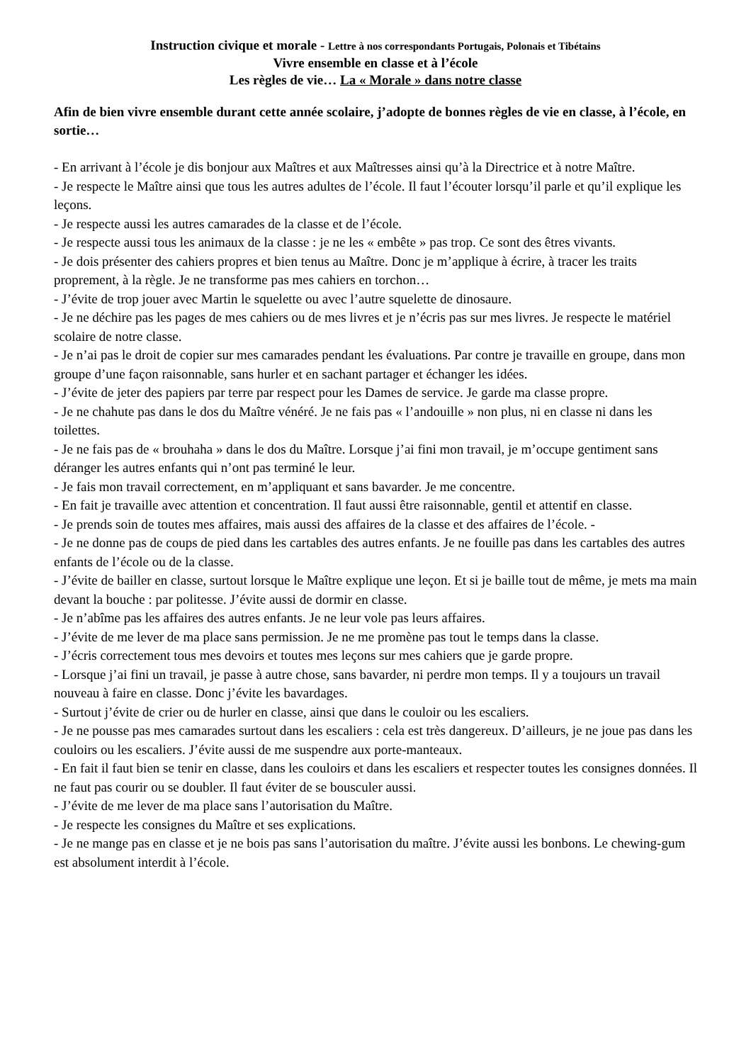Instruction civique et morale - Lettre à nos correspondants Portugais, Polonais et Tibétains
Vivre ensemble en classe et à l’école
Les règles de vie… La « Morale » dans notre classe
Afin de bien vivre ensemble durant cette année scolaire, j’adopte de bonnes règles de vie en classe, à l’école, en sortie…
- En arrivant à l’école je dis bonjour aux Maîtres et aux Maîtresses ainsi qu’à la Directrice et à notre Maître.
- Je respecte le Maître ainsi que tous les autres adultes de l’école. Il faut l’écouter lorsqu’il parle et qu’il explique les leçons.
- Je respecte aussi les autres camarades de la classe et de l’école.
- Je respecte aussi tous les animaux de la classe : je ne les « embête » pas trop. Ce sont des êtres vivants.
- Je dois présenter des cahiers propres et bien tenus au Maître. Donc je m’applique à écrire, à tracer les traits proprement, à la règle. Je ne transforme pas mes cahiers en torchon…
- J’évite de trop jouer avec Martin le squelette ou avec l’autre squelette de dinosaure.
- Je ne déchire pas les pages de mes cahiers ou de mes livres et je n’écris pas sur mes livres. Je respecte le matériel scolaire de notre classe.
- Je n’ai pas le droit de copier sur mes camarades pendant les évaluations. Par contre je travaille en groupe, dans mon groupe d’une façon raisonnable, sans hurler et en sachant partager et échanger les idées.
- J’évite de jeter des papiers par terre par respect pour les Dames de service. Je garde ma classe propre.
- Je ne chahute pas dans le dos du Maître vénéré. Je ne fais pas « l’andouille » non plus, ni en classe ni dans les toilettes.
- Je ne fais pas de « brouhaha » dans le dos du Maître. Lorsque j’ai fini mon travail, je m’occupe gentiment sans déranger les autres enfants qui n’ont pas terminé le leur.
- Je fais mon travail correctement, en m’appliquant et sans bavarder. Je me concentre.
- En fait je travaille avec attention et concentration. Il faut aussi être raisonnable, gentil et attentif en classe.
- Je prends soin de toutes mes affaires, mais aussi des affaires de la classe et des affaires de l’école. -
- Je ne donne pas de coups de pied dans les cartables des autres enfants. Je ne fouille pas dans les cartables des autres enfants de l’école ou de la classe.
- J’évite de bailler en classe, surtout lorsque le Maître explique une leçon. Et si je baille tout de même, je mets ma main devant la bouche : par politesse. J’évite aussi de dormir en classe.
- Je n’abîme pas les affaires des autres enfants. Je ne leur vole pas leurs affaires.
- J’évite de me lever de ma place sans permission. Je ne me promène pas tout le temps dans la classe.
- J’écris correctement tous mes devoirs et toutes mes leçons sur mes cahiers que je garde propre.
- Lorsque j’ai fini un travail, je passe à autre chose, sans bavarder, ni perdre mon temps. Il y a toujours un travail nouveau à faire en classe. Donc j’évite les bavardages.
- Surtout j’évite de crier ou de hurler en classe, ainsi que dans le couloir ou les escaliers.
- Je ne pousse pas mes camarades surtout dans les escaliers : cela est très dangereux. D’ailleurs, je ne joue pas dans les couloirs ou les escaliers. J’évite aussi de me suspendre aux porte-manteaux.
- En fait il faut bien se tenir en classe, dans les couloirs et dans les escaliers et respecter toutes les consignes données. Il ne faut pas courir ou se doubler. Il faut éviter de se bousculer aussi.
- J’évite de me lever de ma place sans l’autorisation du Maître.
- Je respecte les consignes du Maître et ses explications.
- Je ne mange pas en classe et je ne bois pas sans l’autorisation du maître. J’évite aussi les bonbons. Le chewing-gum est absolument interdit à l’école.